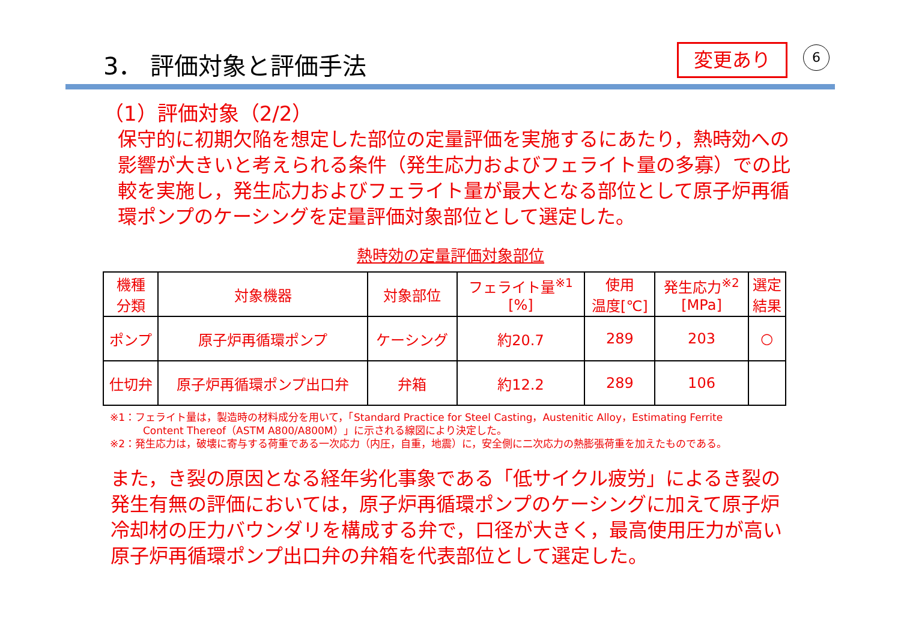3． 評価対象と評価手法 変更あり 6
（1）評価対象（2/2）
保守的に初期欠陥を想定した部位の定量評価を実施するにあたり，熱時効への影響が大きいと考えられる条件（発生応力およびフェライト量の多寡）での比較を実施し，発生応力およびフェライト量が最大となる部位として原子炉再循環ポンプのケーシングを定量評価対象部位として選定した。
熱時効の定量評価対象部位
| 機種 分類 | 対象機器 | 対象部位 | フェライト量<sup>※1</sup> [%] | 使用 温度[℃] | 発生応力<sup>※2</sup> [MPa] | 選定 結果 |
| --- | --- | --- | --- | --- | --- | --- |
| ポンプ | 原子炉再循環ポンプ | ケーシング | 約20.7 | 289 | 203 | ○ |
| 仕切弁 | 原子炉再循環ポンプ出口弁 | 弁箱 | 約12.2 | 289 | 106 | |
※1：フェライト量は，製造時の材料成分を用いて，「Standard Practice for Steel Casting，Austenitic Alloy，Estimating Ferrite
Content Thereof（ASTM A800/A800M）」に示される線図により決定した。
※2：発生応力は，破壊に寄与する荷重である一次応力（内圧，自重，地震）に，安全側に二次応力の熱膨張荷重を加えたものである。
また，き裂の原因となる経年劣化事象である「低サイクル疲労」によるき裂の発生有無の評価においては，原子炉再循環ポンプのケーシングに加えて原子炉冷却材の圧力バウンダリを構成する弁で，口径が大きく，最高使用圧力が高い原子炉再循環ポンプ出口弁の弁箱を代表部位として選定した。